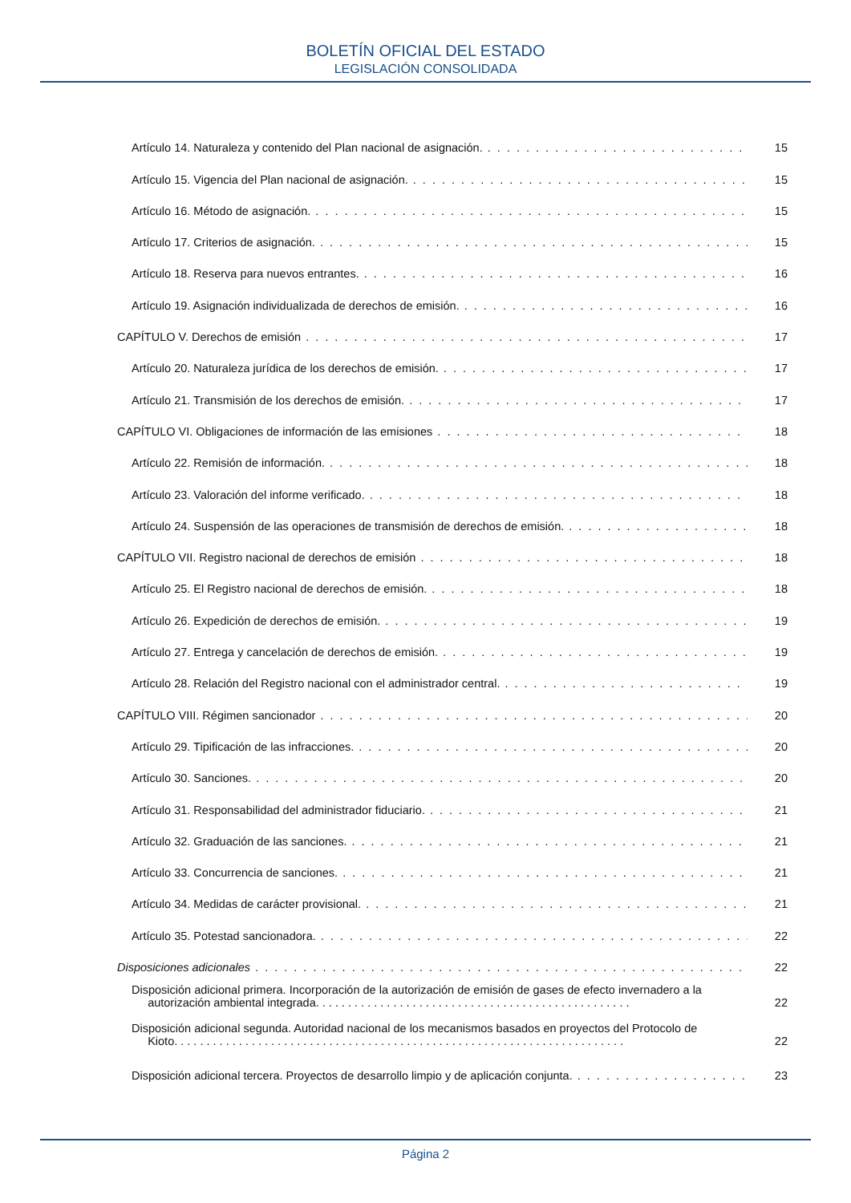BOLETÍN OFICIAL DEL ESTADO
LEGISLACIÓN CONSOLIDADA
Artículo 14. Naturaleza y contenido del Plan nacional de asignación. 15
Artículo 15. Vigencia del Plan nacional de asignación. 15
Artículo 16. Método de asignación. 15
Artículo 17. Criterios de asignación. 15
Artículo 18. Reserva para nuevos entrantes. 16
Artículo 19. Asignación individualizada de derechos de emisión. 16
CAPÍTULO V. Derechos de emisión 17
Artículo 20. Naturaleza jurídica de los derechos de emisión. 17
Artículo 21. Transmisión de los derechos de emisión. 17
CAPÍTULO VI. Obligaciones de información de las emisiones 18
Artículo 22. Remisión de información. 18
Artículo 23. Valoración del informe verificado. 18
Artículo 24. Suspensión de las operaciones de transmisión de derechos de emisión. 18
CAPÍTULO VII. Registro nacional de derechos de emisión 18
Artículo 25. El Registro nacional de derechos de emisión. 18
Artículo 26. Expedición de derechos de emisión. 19
Artículo 27. Entrega y cancelación de derechos de emisión. 19
Artículo 28. Relación del Registro nacional con el administrador central. 19
CAPÍTULO VIII. Régimen sancionador 20
Artículo 29. Tipificación de las infracciones. 20
Artículo 30. Sanciones. 20
Artículo 31. Responsabilidad del administrador fiduciario. 21
Artículo 32. Graduación de las sanciones. 21
Artículo 33. Concurrencia de sanciones. 21
Artículo 34. Medidas de carácter provisional. 21
Artículo 35. Potestad sancionadora. 22
Disposiciones adicionales 22
Disposición adicional primera. Incorporación de la autorización de emisión de gases de efecto invernadero a la
autorización ambiental integrada. . . . . . . . . . . . . . . . . . . . . . . . . . . . . . . . . . . . . . . . . . . . . . . . . 22
Disposición adicional segunda. Autoridad nacional de los mecanismos basados en proyectos del Protocolo de
Kioto. . . . . . . . . . . . . . . . . . . . . . . . . . . . . . . . . . . . . . . . . . . . . . . . . . . . . . . . . . . . . . . . . . . . . . 22
Disposición adicional tercera. Proyectos de desarrollo limpio y de aplicación conjunta. 23
Página 2